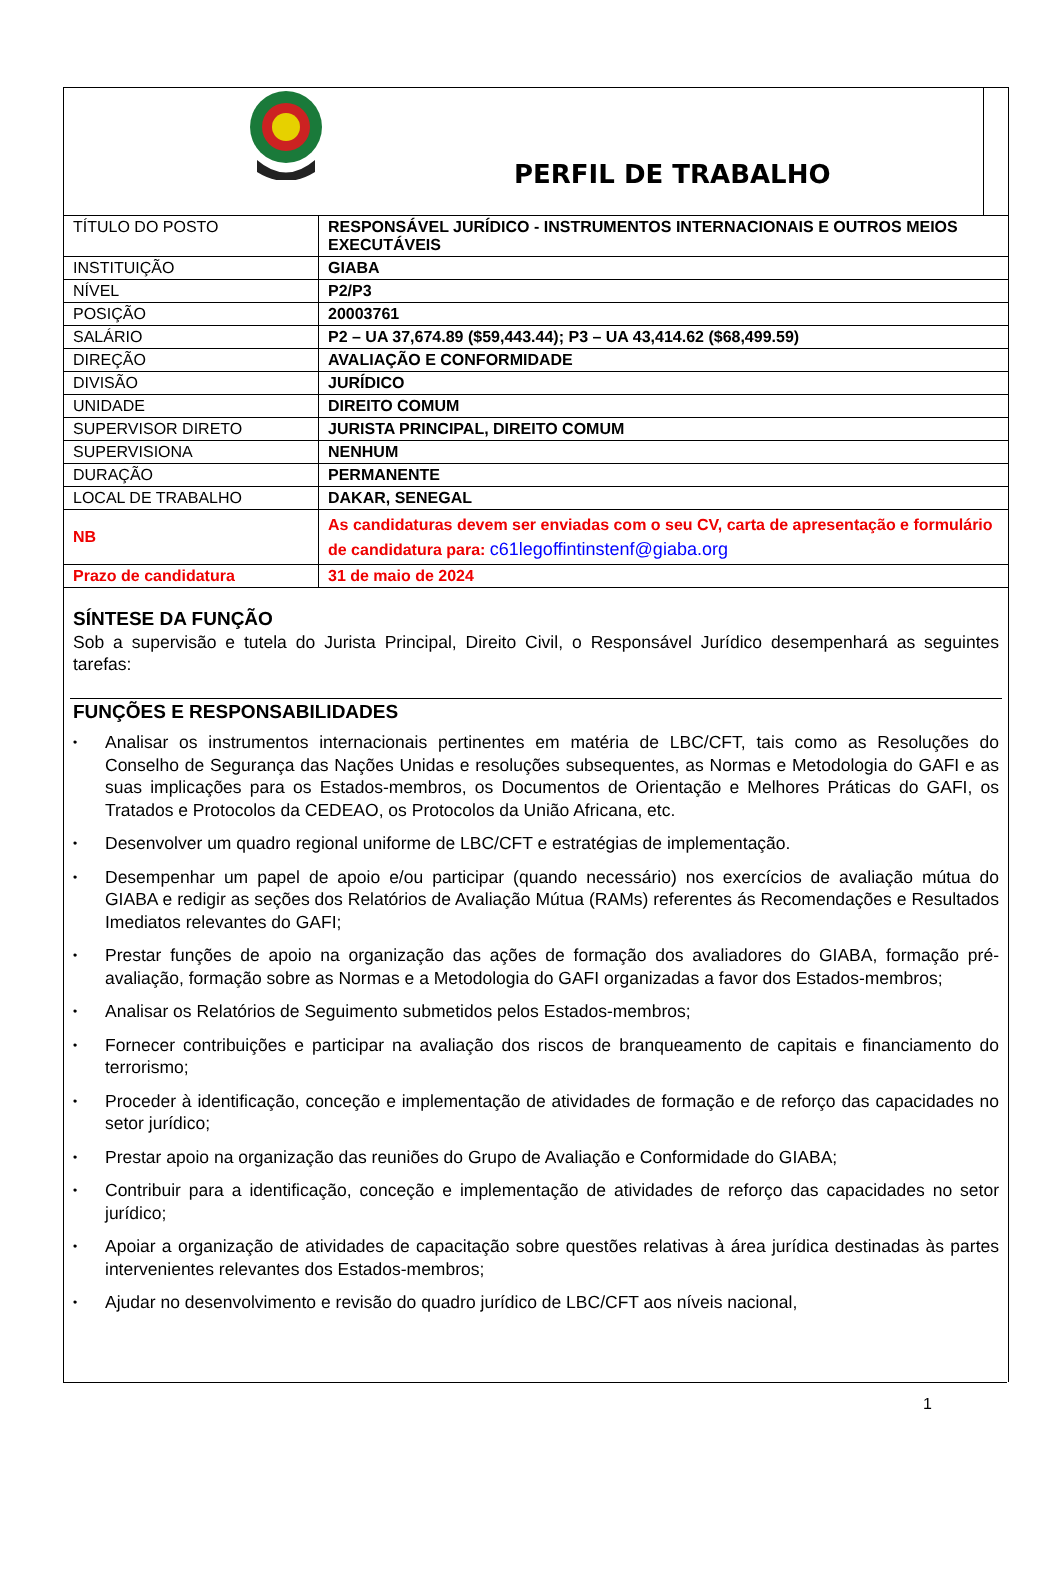PERFIL DE TRABALHO
| TÍTULO DO POSTO | RESPONSÁVEL JURÍDICO - INSTRUMENTOS INTERNACIONAIS E OUTROS MEIOS EXECUTÁVEIS |
| INSTITUIÇÃO | GIABA |
| NÍVEL | P2/P3 |
| POSIÇÃO | 20003761 |
| SALÁRIO | P2 – UA 37,674.89 ($59,443.44); P3 – UA 43,414.62 ($68,499.59) |
| DIREÇÃO | AVALIAÇÃO E CONFORMIDADE |
| DIVISÃO | JURÍDICO |
| UNIDADE | DIREITO COMUM |
| SUPERVISOR DIRETO | JURISTA PRINCIPAL, DIREITO COMUM |
| SUPERVISIONA | NENHUM |
| DURAÇÃO | PERMANENTE |
| LOCAL DE TRABALHO | DAKAR, SENEGAL |
| NB | As candidaturas devem ser enviadas com o seu CV, carta de apresentação e formulário de candidatura para: c61legoffintinstenf@giaba.org |
| Prazo de candidatura | 31 de maio de 2024 |
SÍNTESE DA FUNÇÃO
Sob a supervisão e tutela do Jurista Principal, Direito Civil, o Responsável Jurídico desempenhará as seguintes tarefas:
FUNÇÕES E RESPONSABILIDADES
• Analisar os instrumentos internacionais pertinentes em matéria de LBC/CFT, tais como as Resoluções do Conselho de Segurança das Nações Unidas e resoluções subsequentes, as Normas e Metodologia do GAFI e as suas implicações para os Estados-membros, os Documentos de Orientação e Melhores Práticas do GAFI, os Tratados e Protocolos da CEDEAO, os Protocolos da União Africana, etc.
• Desenvolver um quadro regional uniforme de LBC/CFT e estratégias de implementação.
• Desempenhar um papel de apoio e/ou participar (quando necessário) nos exercícios de avaliação mútua do GIABA e redigir as seções dos Relatórios de Avaliação Mútua (RAMs) referentes ás Recomendações e Resultados Imediatos relevantes do GAFI;
• Prestar funções de apoio na organização das ações de formação dos avaliadores do GIABA, formação pré-avaliação, formação sobre as Normas e a Metodologia do GAFI organizadas a favor dos Estados-membros;
• Analisar os Relatórios de Seguimento submetidos pelos Estados-membros;
• Fornecer contribuições e participar na avaliação dos riscos de branqueamento de capitais e financiamento do terrorismo;
• Proceder à identificação, conceção e implementação de atividades de formação e de reforço das capacidades no setor jurídico;
• Prestar apoio na organização das reuniões do Grupo de Avaliação e Conformidade do GIABA;
• Contribuir para a identificação, conceção e implementação de atividades de reforço das capacidades no setor jurídico;
• Apoiar a organização de atividades de capacitação sobre questões relativas à área jurídica destinadas às partes intervenientes relevantes dos Estados-membros;
• Ajudar no desenvolvimento e revisão do quadro jurídico de LBC/CFT aos níveis nacional,
1